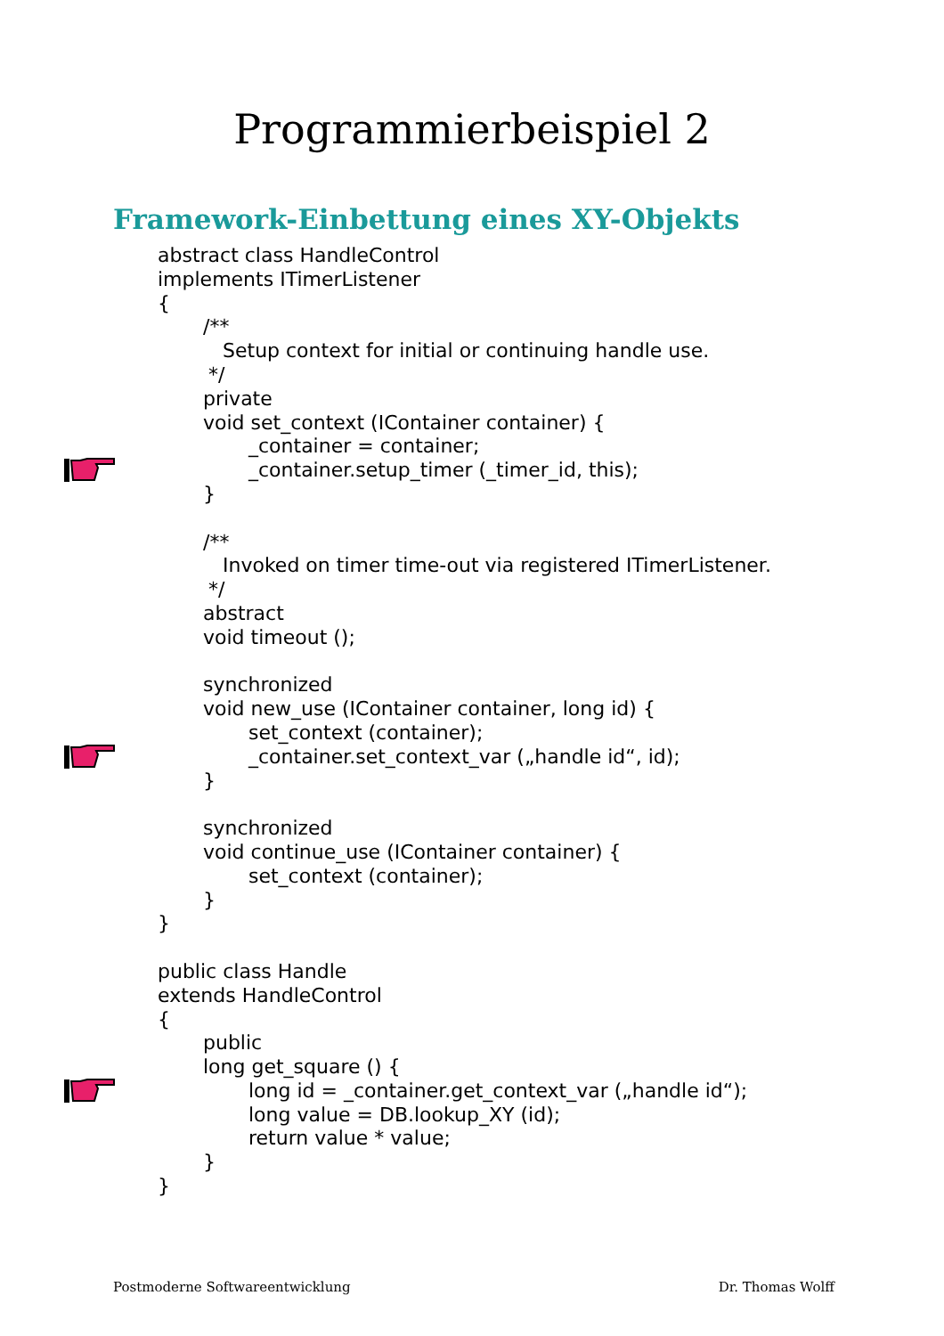Programmierbeispiel 2
Framework-Einbettung eines XY-Objekts
abstract class HandleControl
implements ITimerListener
{
/**
Setup context for initial or continuing handle use.
*/
private
void set_context (IContainer container) {
_container = container;
_container.setup_timer (_timer_id, this);
}
/**
Invoked on timer time-out via registered ITimerListener.
*/
abstract
void timeout ();
synchronized
void new_use (IContainer container, long id) {
set_context (container);
_container.set_context_var („handle id“, id);
}
synchronized
void continue_use (IContainer container) {
set_context (container);
}
}
public class Handle
extends HandleControl
{
public
long get_square () {
long id = _container.get_context_var („handle id“);
long value = DB.lookup_XY (id);
return value * value;
}
}
Postmoderne Softwareentwicklung Dr. Thomas Wolff